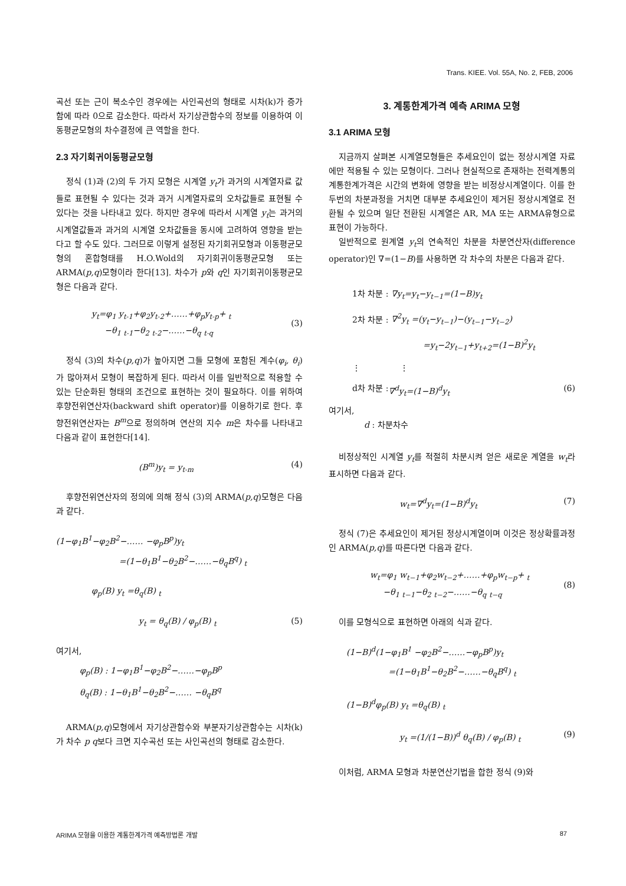Trans. KIEE. Vol. 55A, No. 2, FEB, 2006
곡선 또는 근이 복소수인 경우에는 사인곡선의 형태로 시차(k)가 증가함에 따라 0으로 감소한다. 따라서 자기상관함수의 정보를 이용하여 이동평균모형의 차수결정에 큰 역할을 한다.
2.3 자기회귀이동평균모형
정식 (1)과 (2)의 두 가지 모형은 시계열 y<sub>t</sub>가 과거의 시계열자료 값들로 표현될 수 있다는 것과 과거 시계열자료의 오차값들로 표현될 수 있다는 것을 나타내고 있다. 하지만 경우에 따라서 시계열 y<sub>t</sub>는 과거의 시계열값들과 과거의 시계열 오차값들을 동시에 고려하여 영향을 받는다고 할 수도 있다. 그러므로 이렇게 설정된 자기회귀모형과 이동평균모형의 혼합형태를 H.O.Wold의 자기회귀이동평균모형 또는 ARMA(p,q)모형이라 한다[13]. 차수가 p와 q인 자기회귀이동평균모형은 다음과 같다.
y<sub>t</sub>=φ<sub>1</sub> y<sub>t-1</sub>+φ<sub>2</sub>y<sub>t-2</sub>+……+φ<sub>p</sub>y<sub>t-p</sub>+ <sub>t</sub>
−θ<sub>1</sub> <sub>t-1</sub>−θ<sub>2</sub> <sub>t-2</sub>−……−θ<sub>q</sub> <sub>t-q</sub>
(3)
정식 (3)의 차수(p,q)가 높아지면 그들 모형에 포함된 계수(φ<sub>i</sub>, θ<sub>i</sub>)가 많아져서 모형이 복잡하게 된다. 따라서 이를 일반적으로 적용할 수 있는 단순화된 형태의 조건으로 표현하는 것이 필요하다. 이를 위하여 후향전위연산자(backward shift operator)를 이용하기로 한다. 후향전위연산자는 B<sup>m</sup>으로 정의하며 연산의 지수 m은 차수를 나타내고 다음과 같이 표현한다[14].
(B<sup>m</sup>)y<sub>t</sub> = y<sub>t-m</sub> (4)
후향전위연산자의 정의에 의해 정식 (3)의 ARMA(p,q)모형은 다음과 같다.
(1−φ<sub>1</sub>B<sup>1</sup>−φ<sub>2</sub>B<sup>2</sup>−…… −φ<sub>p</sub>B<sup>p</sup>)y<sub>t</sub>
=(1−θ<sub>1</sub>B<sup>1</sup>−θ<sub>2</sub>B<sup>2</sup>−……−θ<sub>q</sub>B<sup>q</sup>) <sub>t</sub>
φ<sub>p</sub>(B) y<sub>t</sub> =θ<sub>q</sub>(B) <sub>t</sub>
y<sub>t</sub> = θ<sub>q</sub>(B) / φ<sub>p</sub>(B) <sub>t</sub> (5)
여기서,
φ<sub>p</sub>(B) : 1−φ<sub>1</sub>B<sup>1</sup>−φ<sub>2</sub>B<sup>2</sup>−……−φ<sub>p</sub>B<sup>p</sup>
θ<sub>q</sub>(B) : 1−θ<sub>1</sub>B<sup>1</sup>−θ<sub>2</sub>B<sup>2</sup>−…… −θ<sub>q</sub>B<sup>q</sup>
ARMA(p,q)모형에서 자기상관함수와 부분자기상관함수는 시차(k)가 차수 p q보다 크면 지수곡선 또는 사인곡선의 형태로 감소한다.
3. 계통한계가격 예측 ARIMA 모형
3.1 ARIMA 모형
지금까지 살펴본 시계열모형들은 추세요인이 없는 정상시계열 자료에만 적용될 수 있는 모형이다. 그러나 현실적으로 존재하는 전력계통의 계통한계가격은 시간의 변화에 영향을 받는 비정상시계열이다. 이를 한 두번의 차분과정을 거치면 대부분 추세요인이 제거된 정상시계열로 전환될 수 있으며 일단 전환된 시계열은 AR, MA 또는 ARMA유형으로 표현이 가능하다.
일반적으로 원계열 y<sub>t</sub>의 연속적인 차분을 차분연산자(difference operator)인 ∇=(1−B)를 사용하면 각 차수의 차분은 다음과 같다.
1차 차분 : ∇y<sub>t</sub>=y<sub>t</sub>−y<sub>t−1</sub>=(1−B)y<sub>t</sub>
2차 차분 : ∇<sup>2</sup>y<sub>t</sub> =(y<sub>t</sub>−y<sub>t−1</sub>)−(y<sub>t−1</sub>−y<sub>t−2</sub>)
=y<sub>t</sub>−2y<sub>t−1</sub>+y<sub>t+2</sub>=(1−B)<sup>2</sup>y<sub>t</sub>
⋮ ⋮
d차 차분 : ∇<sup>d</sup>y<sub>t</sub>=(1−B)<sup>d</sup>y<sub>t</sub> (6)
여기서,
d : 차분차수
비정상적인 시계열 y<sub>t</sub>를 적절히 차분시켜 얻은 새로운 계열을 w<sub>t</sub>라 표시하면 다음과 같다.
w<sub>t</sub>=∇<sup>d</sup>y<sub>t</sub>=(1−B)<sup>d</sup>y<sub>t</sub> (7)
정식 (7)은 추세요인이 제거된 정상시계열이며 이것은 정상확률과정인 ARMA(p,q)를 따른다면 다음과 같다.
w<sub>t</sub>=φ<sub>1</sub> w<sub>t−1</sub>+φ<sub>2</sub>w<sub>t−2</sub>+……+φ<sub>p</sub>w<sub>t−p</sub>+ <sub>t</sub>
−θ<sub>1</sub> <sub>t−1</sub>−θ<sub>2</sub> <sub>t−2</sub>−……−θ<sub>q</sub> <sub>t−q</sub>
(8)
이를 모형식으로 표현하면 아래의 식과 같다.
(1−B)<sup>d</sup>(1−φ<sub>1</sub>B<sup>1</sup> −φ<sub>2</sub>B<sup>2</sup>−……−φ<sub>p</sub>B<sup>p</sup>)y<sub>t</sub>
=(1−θ<sub>1</sub>B<sup>1</sup>−θ<sub>2</sub>B<sup>2</sup>−……−θ<sub>q</sub>B<sup>q</sup>) <sub>t</sub>
(1−B)<sup>d</sup>φ<sub>p</sub>(B) y<sub>t</sub> =θ<sub>q</sub>(B) <sub>t</sub>
y<sub>t</sub> =(1/(1−B))<sup>d</sup> θ<sub>q</sub>(B) / φ<sub>p</sub>(B) <sub>t</sub> (9)
이처럼, ARMA 모형과 차분연산기법을 합한 정식 (9)와
ARIMA 모형을 이용한 계통한계가격 예측방법론 개발 87